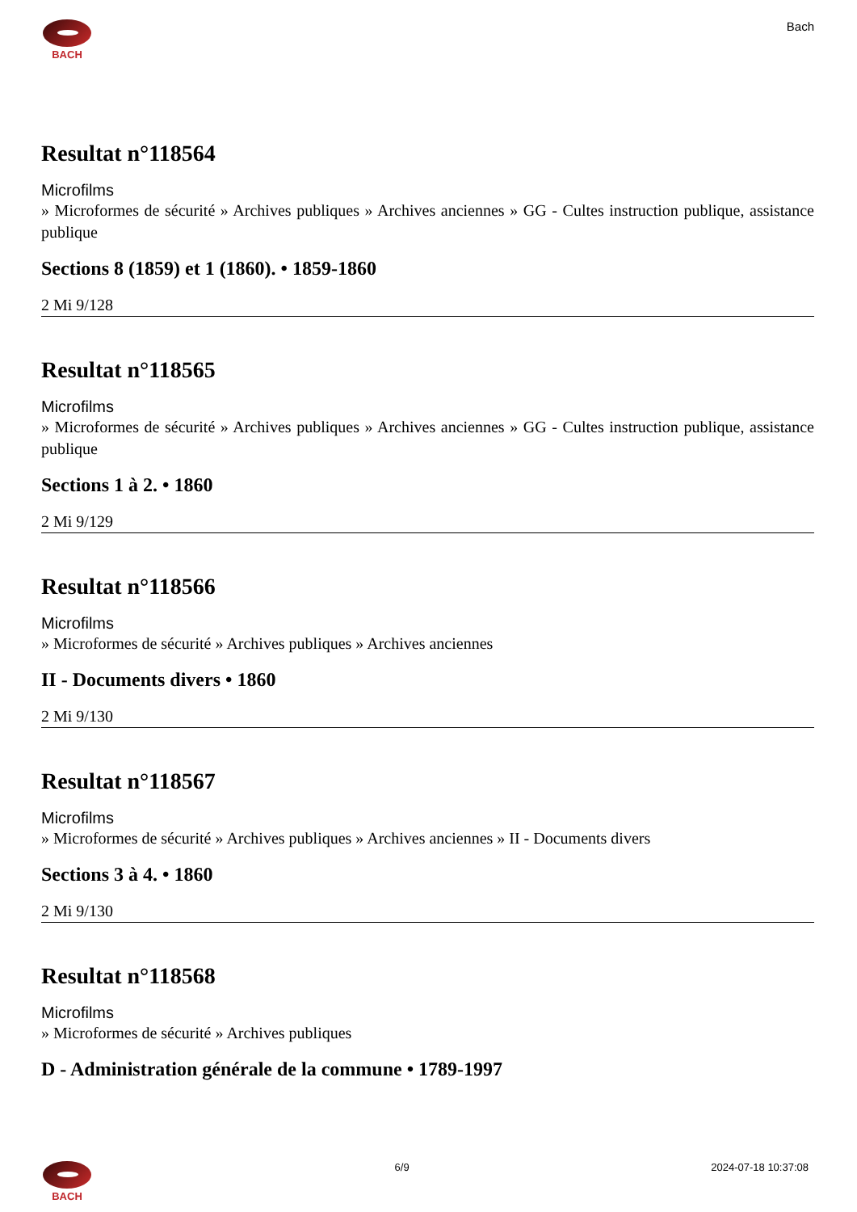BACH
Bach
Resultat n°118564
Microfilms
» Microformes de sécurité » Archives publiques » Archives anciennes » GG - Cultes instruction publique, assistance publique
Sections 8 (1859) et 1 (1860). • 1859-1860
2 Mi 9/128
Resultat n°118565
Microfilms
» Microformes de sécurité » Archives publiques » Archives anciennes » GG - Cultes instruction publique, assistance publique
Sections 1 à 2. • 1860
2 Mi 9/129
Resultat n°118566
Microfilms
» Microformes de sécurité » Archives publiques » Archives anciennes
II - Documents divers • 1860
2 Mi 9/130
Resultat n°118567
Microfilms
» Microformes de sécurité » Archives publiques » Archives anciennes » II - Documents divers
Sections 3 à 4. • 1860
2 Mi 9/130
Resultat n°118568
Microfilms
» Microformes de sécurité » Archives publiques
D - Administration générale de la commune • 1789-1997
BACH 6/9 2024-07-18 10:37:08